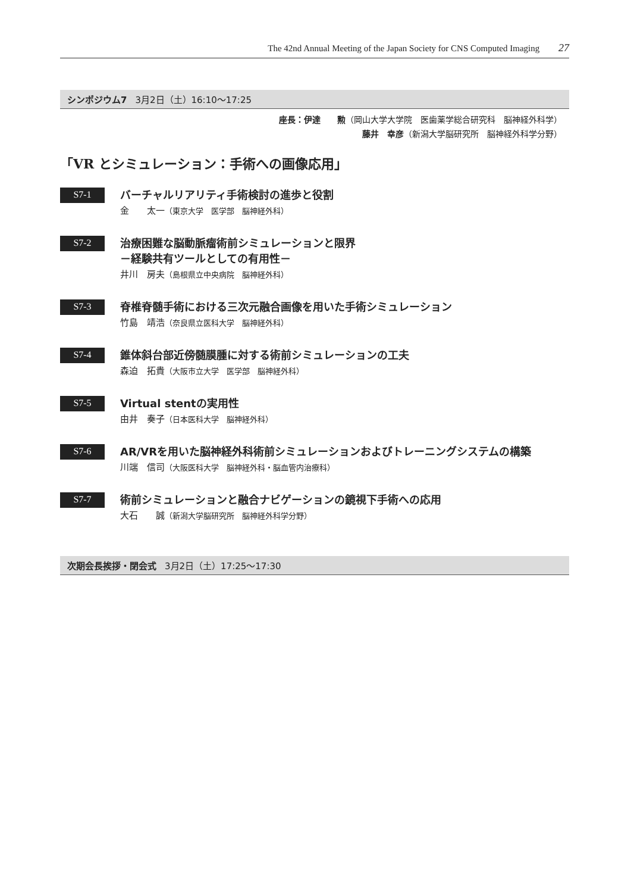The 42nd Annual Meeting of the Japan Society for CNS Computed Imaging 27
シンポジウム7 3月2日（土）16:10～17:25
座長：伊達　　勲（岡山大学大学院　医歯薬学総合研究科　脳神経外科学）
藤井　幸彦（新潟大学脳研究所　脳神経外科学分野）
「VR とシミュレーション：手術への画像応用」
S7-1
バーチャルリアリティ手術検討の進歩と役割
金　　太一（東京大学　医学部　脳神経外科）
S7-2
治療困難な脳動脈瘤術前シミュレーションと限界
－経験共有ツールとしての有用性－
井川　房夫（島根県立中央病院　脳神経外科）
S7-3
脊椎脊髄手術における三次元融合画像を用いた手術シミュレーション
竹島　靖浩（奈良県立医科大学　脳神経外科）
S7-4
錐体斜台部近傍髄膜腫に対する術前シミュレーションの工夫
森迫　拓貴（大阪市立大学　医学部　脳神経外科）
S7-5
Virtual stentの実用性
由井　奏子（日本医科大学　脳神経外科）
S7-6
AR/VRを用いた脳神経外科術前シミュレーションおよびトレーニングシステムの構築
川端　信司（大阪医科大学　脳神経外科・脳血管内治療科）
S7-7
術前シミュレーションと融合ナビゲーションの鏡視下手術への応用
大石　　誠（新潟大学脳研究所　脳神経外科学分野）
次期会長挨拶・閉会式 3月2日（土）17:25～17:30